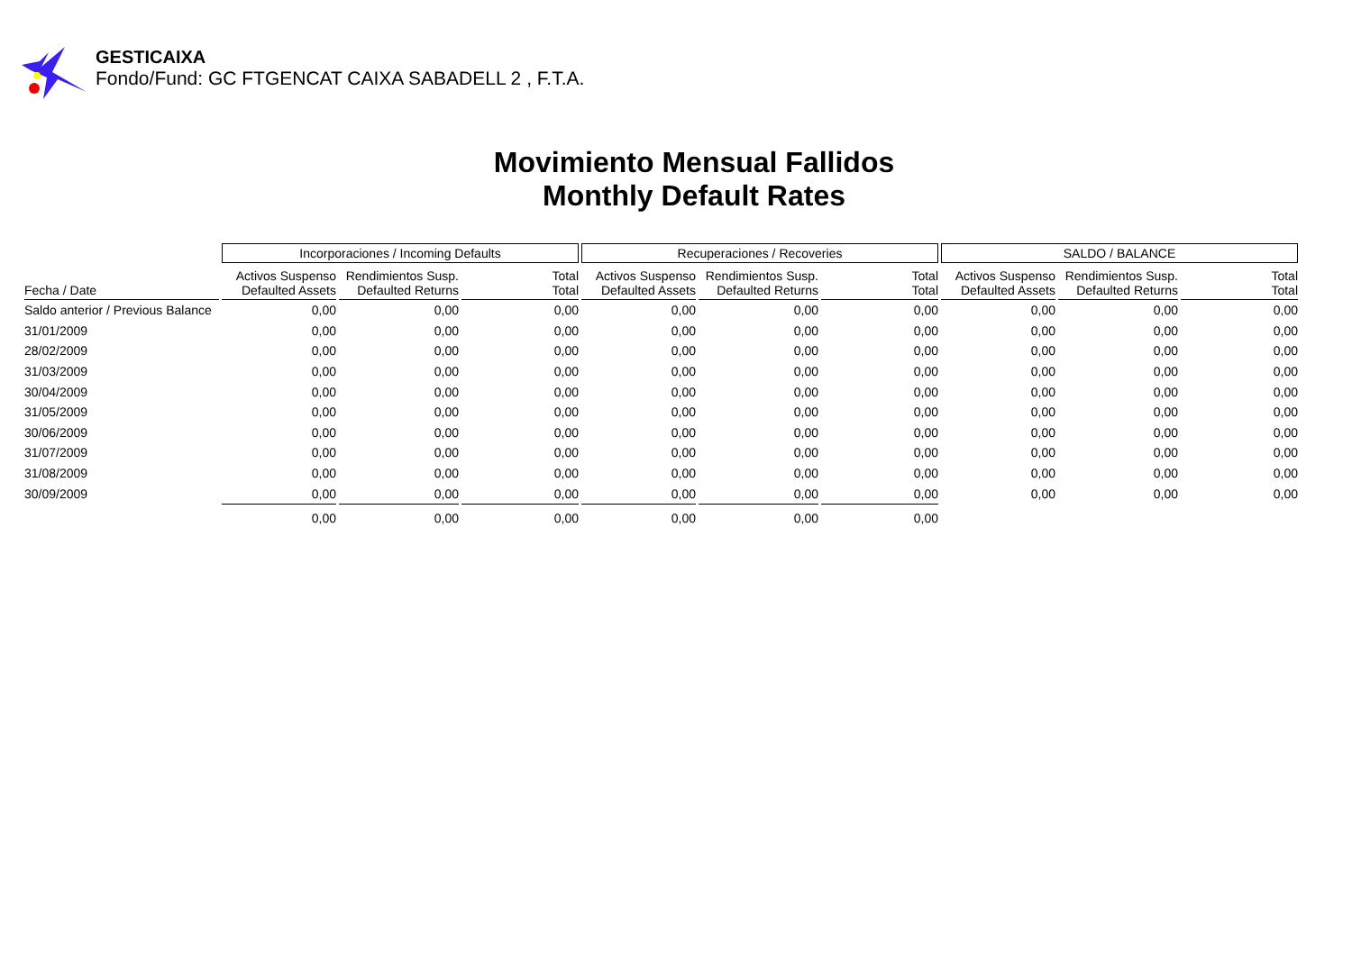GESTICAIXA
Fondo/Fund: GC FTGENCAT CAIXA SABADELL 2 , F.T.A.
Movimiento Mensual Fallidos
Monthly Default Rates
| | Incorporaciones / Incoming Defaults | | | Recuperaciones / Recoveries | | | SALDO / BALANCE | | |
| --- | --- | --- | --- | --- | --- | --- | --- | --- | --- |
| Fecha / Date | Activos Suspenso Defaulted Assets | Rendimientos Susp. Defaulted Returns | Total Total | Activos Suspenso Defaulted Assets | Rendimientos Susp. Defaulted Returns | Total Total | Activos Suspenso Defaulted Assets | Rendimientos Susp. Defaulted Returns | Total Total |
| Saldo anterior / Previous Balance | 0,00 | 0,00 | 0,00 | 0,00 | 0,00 | 0,00 | 0,00 | 0,00 | 0,00 |
| 31/01/2009 | 0,00 | 0,00 | 0,00 | 0,00 | 0,00 | 0,00 | 0,00 | 0,00 | 0,00 |
| 28/02/2009 | 0,00 | 0,00 | 0,00 | 0,00 | 0,00 | 0,00 | 0,00 | 0,00 | 0,00 |
| 31/03/2009 | 0,00 | 0,00 | 0,00 | 0,00 | 0,00 | 0,00 | 0,00 | 0,00 | 0,00 |
| 30/04/2009 | 0,00 | 0,00 | 0,00 | 0,00 | 0,00 | 0,00 | 0,00 | 0,00 | 0,00 |
| 31/05/2009 | 0,00 | 0,00 | 0,00 | 0,00 | 0,00 | 0,00 | 0,00 | 0,00 | 0,00 |
| 30/06/2009 | 0,00 | 0,00 | 0,00 | 0,00 | 0,00 | 0,00 | 0,00 | 0,00 | 0,00 |
| 31/07/2009 | 0,00 | 0,00 | 0,00 | 0,00 | 0,00 | 0,00 | 0,00 | 0,00 | 0,00 |
| 31/08/2009 | 0,00 | 0,00 | 0,00 | 0,00 | 0,00 | 0,00 | 0,00 | 0,00 | 0,00 |
| 30/09/2009 | 0,00 | 0,00 | 0,00 | 0,00 | 0,00 | 0,00 | 0,00 | 0,00 | 0,00 |
| | 0,00 | 0,00 | 0,00 | 0,00 | 0,00 | 0,00 | | | |